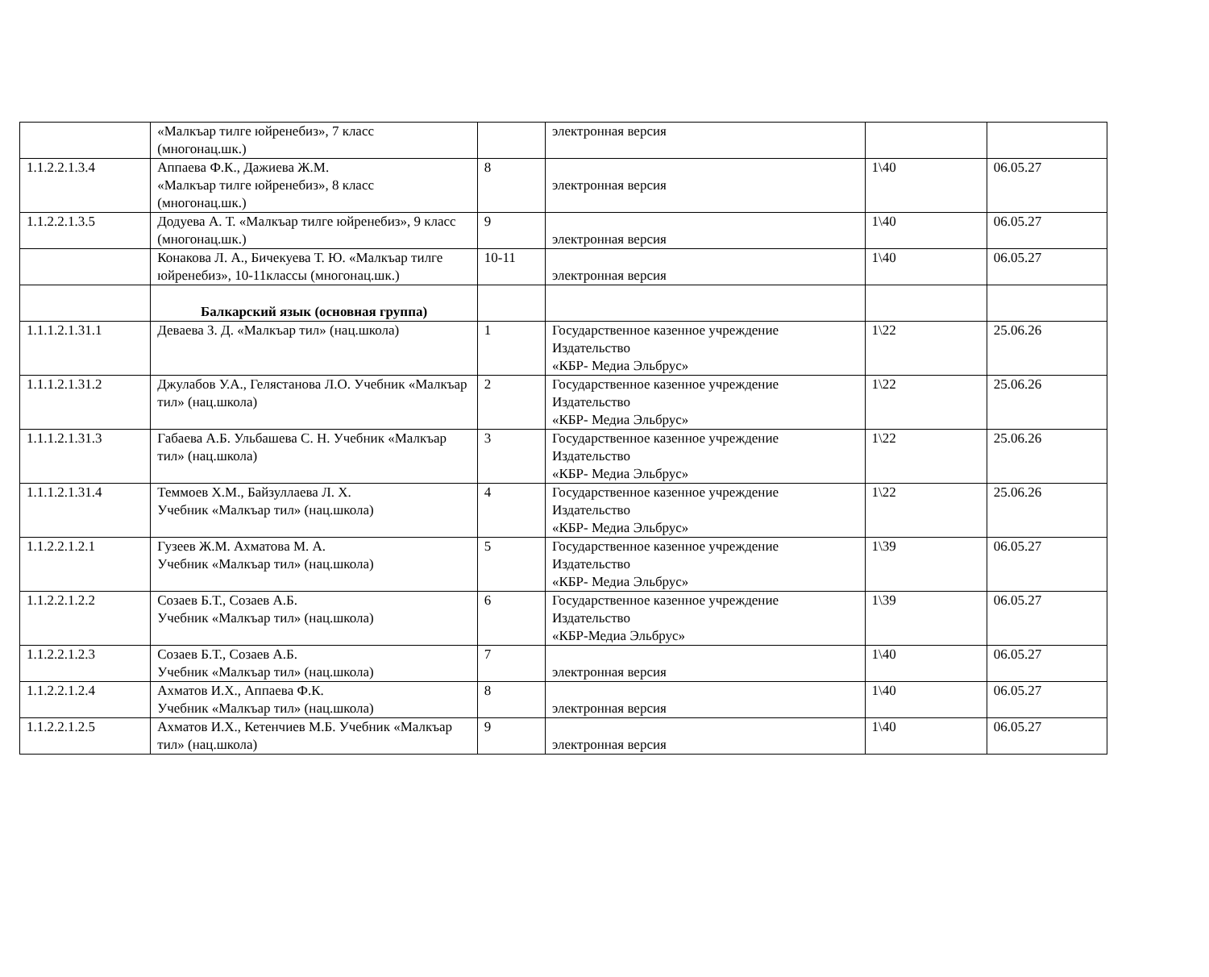| | «Малкъар тилге юйренебиз», 7 класс (многонац.шк.) | | электронная версия | | |
| 1.1.2.2.1.3.4 | Аппаева Ф.К., Дажиева Ж.М. «Малкъар тилге юйренебиз», 8 класс (многонац.шк.) | 8 | электронная версия | 1\40 | 06.05.27 |
| 1.1.2.2.1.3.5 | Додуева А. Т. «Малкъар тилге юйренебиз», 9 класс (многонац.шк.) | 9 | электронная версия | 1\40 | 06.05.27 |
| | Конакова Л. А., Бичекуева Т. Ю. «Малкъар тилге юйренебиз», 10-11классы (многонац.шк.) | 10-11 | электронная версия | 1\40 | 06.05.27 |
| | Балкарский язык (основная группа) | | | | |
| 1.1.1.2.1.31.1 | Деваева З. Д. «Малкъар тил» (нац.школа) | 1 | Государственное казенное учреждение Издательство «КБР- Медиа Эльбрус» | 1\22 | 25.06.26 |
| 1.1.1.2.1.31.2 | Джулабов У.А., Гелястанова Л.О. Учебник «Малкъар тил» (нац.школа) | 2 | Государственное казенное учреждение Издательство «КБР- Медиа Эльбрус» | 1\22 | 25.06.26 |
| 1.1.1.2.1.31.3 | Габаева А.Б. Ульбашева С. Н. Учебник «Малкъар тил» (нац.школа) | 3 | Государственное казенное учреждение Издательство «КБР- Медиа Эльбрус» | 1\22 | 25.06.26 |
| 1.1.1.2.1.31.4 | Теммоев Х.М., Байзуллаева Л. Х. Учебник «Малкъар тил» (нац.школа) | 4 | Государственное казенное учреждение Издательство «КБР- Медиа Эльбрус» | 1\22 | 25.06.26 |
| 1.1.2.2.1.2.1 | Гузеев Ж.М. Ахматова М. А. Учебник «Малкъар тил» (нац.школа) | 5 | Государственное казенное учреждение Издательство «КБР- Медиа Эльбрус» | 1\39 | 06.05.27 |
| 1.1.2.2.1.2.2 | Созаев Б.Т., Созаев А.Б. Учебник «Малкъар тил» (нац.школа) | 6 | Государственное казенное учреждение Издательство «КБР-Медиа Эльбрус» | 1\39 | 06.05.27 |
| 1.1.2.2.1.2.3 | Созаев Б.Т., Созаев А.Б. Учебник «Малкъар тил» (нац.школа) | 7 | электронная версия | 1\40 | 06.05.27 |
| 1.1.2.2.1.2.4 | Ахматов И.Х., Аппаева Ф.К. Учебник «Малкъар тил» (нац.школа) | 8 | электронная версия | 1\40 | 06.05.27 |
| 1.1.2.2.1.2.5 | Ахматов И.Х., Кетенчиев М.Б. Учебник «Малкъар тил» (нац.школа) | 9 | электронная версия | 1\40 | 06.05.27 |